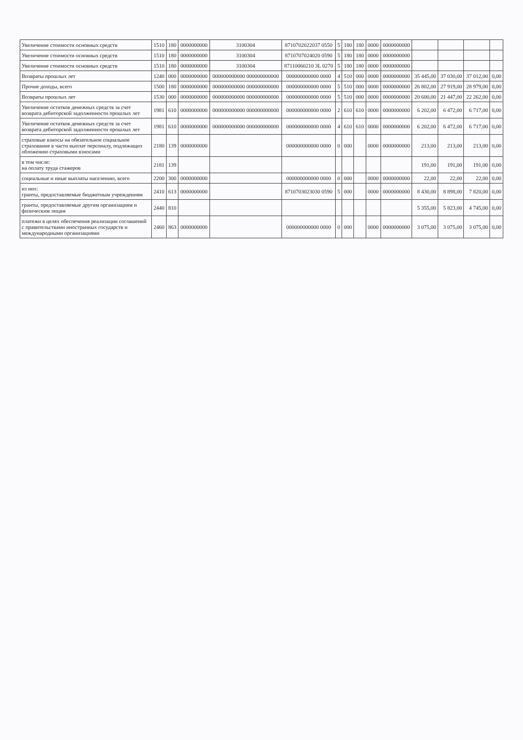| Увеличение стоимости основных средств | 1510 | 180 | 0000000000 | 3100304 | 8710702022037 0550 | 5 | 180 | 180 | 0000 | 0000000000 | | | | |
| Увеличение стоимости основных средств | 1510 | 180 | 0000000000 | 3100304 | 8710707024020 0590 | 5 | 180 | 180 | 0000 | 0000000000 | | | | |
| Увеличение стоимости основных средств | 1510 | 180 | 0000000000 | 3100304 | 87110060210 3L 0270 | 5 | 180 | 180 | 0000 | 0000000000 | | | | |
| Возвраты прошлых лет | 1240 | 000 | 0000000000 | 000000000000 000000000000 | 000000000000 0000 | 4 | 510 | 000 | 0000 | 0000000000 | 35 445,00 | 37 030,00 | 37 012,00 | 0,00 |
| Прочие доходы, всего | 1500 | 180 | 0000000000 | 000000000000 000000000000 | 000000000000 0000 | 5 | 510 | 000 | 0000 | 0000000000 | 26 802,00 | 27 919,00 | 28 979,00 | 0,00 |
| Возвраты прошлых лет | 1530 | 000 | 0000000000 | 000000000000 000000000000 | 000000000000 0000 | 5 | 510 | 000 | 0000 | 0000000000 | 20 600,00 | 21 447,00 | 22 262,00 | 0,00 |
| Увеличение остатков денежных средств за счет возврата дебиторской задолженности прошлых лет | 1981 | 610 | 0000000000 | 000000000000 000000000000 | 000000000000 0000 | 2 | 610 | 610 | 0000 | 0000000000 | 6 202,00 | 6 472,00 | 6 717,00 | 0,00 |
| Увеличение остатков денежных средств за счет возврата дебиторской задолженности прошлых лет | 1981 | 610 | 0000000000 | 000000000000 000000000000 | 000000000000 0000 | 4 | 610 | 610 | 0000 | 0000000000 | 6 202,00 | 6 472,00 | 6 717,00 | 0,00 |
| страховые взносы на обязательное социальное страхование в части выплат персоналу, подлежащих обложению страховыми взносами | 2180 | 139 | 0000000000 | | 000000000000 0000 | 0 | 000 | | 0000 | 0000000000 | 213,00 | 213,00 | 213,00 | 0,00 |
| в том числе: на оплату труда стажеров | 2181 | 139 | | | | | | | | | 191,00 | 191,00 | 191,00 | 0,00 |
| социальные и иные выплаты населению, всего | 2200 | 300 | 0000000000 | | 000000000000 0000 | 0 | 000 | | 0000 | 0000000000 | 22,00 | 22,00 | 22,00 | 0,00 |
| из них: гранты, предоставляемые бюджетным учреждениям | 2410 | 613 | 0000000000 | | 8710703023030 0590 | 5 | 000 | | 0000 | 0000000000 | 8 430,00 | 8 898,00 | 7 820,00 | 0,00 |
| гранты, предоставляемые другим организациям и физическим лицам | 2440 | 810 | | | | | | | | | 5 355,00 | 5 823,00 | 4 745,00 | 0,00 |
| платежи в целях обеспечения реализации соглашений с правительствами иностранных государств и международными организациями | 2460 | 863 | 0000000000 | | 000000000000 0000 | 0 | 000 | | 0000 | 0000000000 | 3 075,00 | 3 075,00 | 3 075,00 | 0,00 |